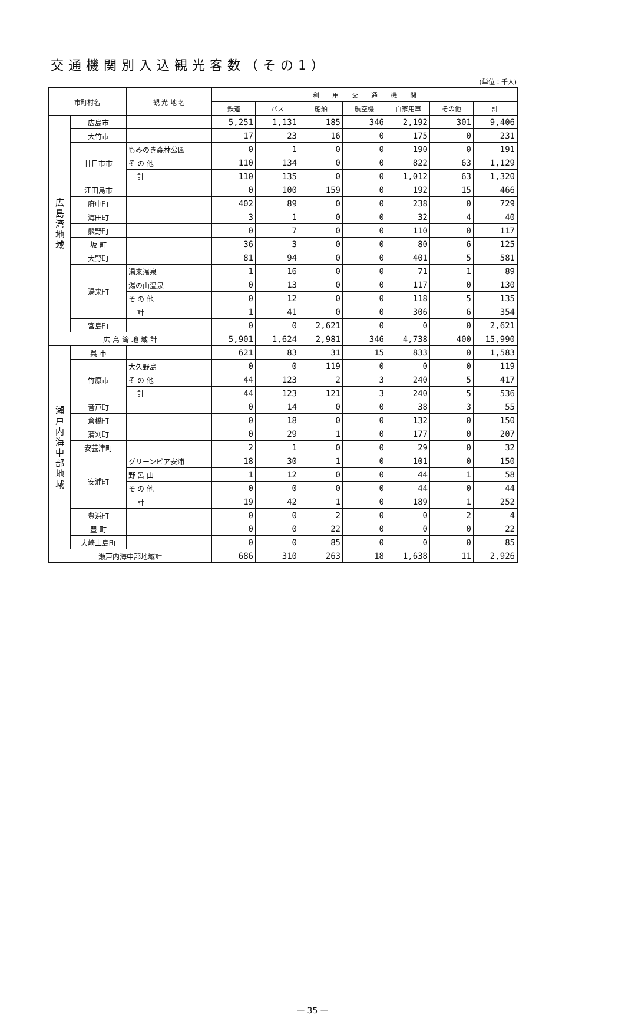交通機関別入込観光客数（その1）
(単位：千人)
| 市町村名 | | 観 光 地 名 | 利 用 交 通 機 関 | | | | | | |
| --- | --- | --- | --- | --- | --- | --- | --- | --- | --- |
| | | | 鉄道 | バス | 船舶 | 航空機 | 自家用車 | その他 | 計 |
| 広 島 湾 地 域 | 広島市 | | 5,251 | 1,131 | 185 | 346 | 2,192 | 301 | 9,406 |
| | 大竹市 | | 17 | 23 | 16 | 0 | 175 | 0 | 231 |
| | 廿日市市 | もみのき森林公園 | 0 | 1 | 0 | 0 | 190 | 0 | 191 |
| | | そ の 他 | 110 | 134 | 0 | 0 | 822 | 63 | 1,129 |
| | | 計 | 110 | 135 | 0 | 0 | 1,012 | 63 | 1,320 |
| | 江田島市 | | 0 | 100 | 159 | 0 | 192 | 15 | 466 |
| | 府中町 | | 402 | 89 | 0 | 0 | 238 | 0 | 729 |
| | 海田町 | | 3 | 1 | 0 | 0 | 32 | 4 | 40 |
| | 熊野町 | | 0 | 7 | 0 | 0 | 110 | 0 | 117 |
| | 坂 町 | | 36 | 3 | 0 | 0 | 80 | 6 | 125 |
| | 大野町 | | 81 | 94 | 0 | 0 | 401 | 5 | 581 |
| | 湯来町 | 湯来温泉 | 1 | 16 | 0 | 0 | 71 | 1 | 89 |
| | | 湯の山温泉 | 0 | 13 | 0 | 0 | 117 | 0 | 130 |
| | | そ の 他 | 0 | 12 | 0 | 0 | 118 | 5 | 135 |
| | | 計 | 1 | 41 | 0 | 0 | 306 | 6 | 354 |
| | 宮島町 | | 0 | 0 | 2,621 | 0 | 0 | 0 | 2,621 |
| 広 島 湾 地 域 計 | | | 5,901 | 1,624 | 2,981 | 346 | 4,738 | 400 | 15,990 |
| 瀬 戸 内 海 中 部 地 域 | 呉 市 | | 621 | 83 | 31 | 15 | 833 | 0 | 1,583 |
| | 竹原市 | 大久野島 | 0 | 0 | 119 | 0 | 0 | 0 | 119 |
| | | そ の 他 | 44 | 123 | 2 | 3 | 240 | 5 | 417 |
| | | 計 | 44 | 123 | 121 | 3 | 240 | 5 | 536 |
| | 音戸町 | | 0 | 14 | 0 | 0 | 38 | 3 | 55 |
| | 倉橋町 | | 0 | 18 | 0 | 0 | 132 | 0 | 150 |
| | 蒲刈町 | | 0 | 29 | 1 | 0 | 177 | 0 | 207 |
| | 安芸津町 | | 2 | 1 | 0 | 0 | 29 | 0 | 32 |
| | 安浦町 | グリーンピア安浦 | 18 | 30 | 1 | 0 | 101 | 0 | 150 |
| | | 野 呂 山 | 1 | 12 | 0 | 0 | 44 | 1 | 58 |
| | | そ の 他 | 0 | 0 | 0 | 0 | 44 | 0 | 44 |
| | | 計 | 19 | 42 | 1 | 0 | 189 | 1 | 252 |
| | 豊浜町 | | 0 | 0 | 2 | 0 | 0 | 2 | 4 |
| | 豊 町 | | 0 | 0 | 22 | 0 | 0 | 0 | 22 |
| | 大崎上島町 | | 0 | 0 | 85 | 0 | 0 | 0 | 85 |
| 瀬戸内海中部地域計 | | | 686 | 310 | 263 | 18 | 1,638 | 11 | 2,926 |
— 35 —